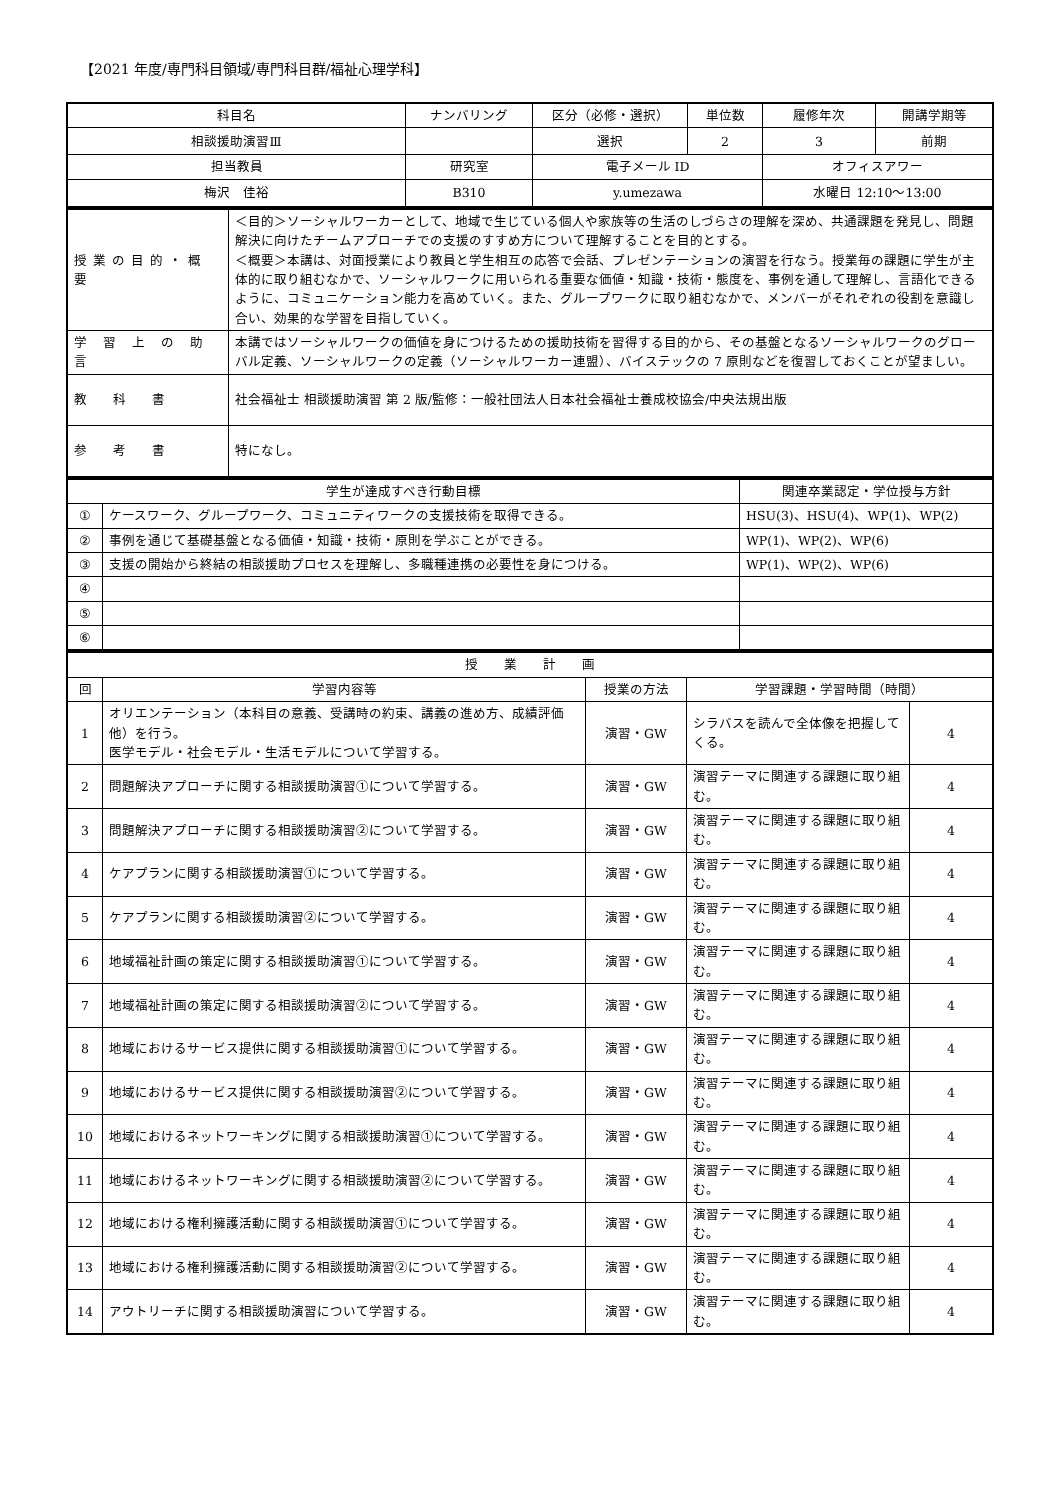【2021 年度/専門科目領域/専門科目群/福祉心理学科】
| 科目名 | ナンバリング | 区分（必修・選択） | 単位数 | 履修年次 | 開講学期等 |
| --- | --- | --- | --- | --- | --- |
| 相談援助演習Ⅲ | | 選択 | 2 | 3 | 前期 |
| 担当教員 | 研究室 | 電子メール ID | | オフィスアワー | |
| 梅沢 佳裕 | B310 | y.umezawa | | 水曜日 12:10～13:00 | |
| 授業の目的・概要 | ＜目的＞ソーシャルワーカーとして、地域で生じている個人や家族等の生活のしづらさの理解を深め、共通課題を発見し、問題解決に向けたチームアプローチでの支援のすすめ方について理解することを目的とする。 ＜概要＞本講は、対面授業により教員と学生相互の応答で会話、プレゼンテーションの演習を行なう。授業毎の課題に学生が主体的に取り組むなかで、ソーシャルワークに用いられる重要な価値・知識・技術・態度を、事例を通して理解し、言語化できるように、コミュニケーション能力を高めていく。また、グループワークに取り組むなかで、メンバーがそれぞれの役割を意識し合い、効果的な学習を目指していく。 |
| 学 習 上 の 助 言 | 本講ではソーシャルワークの価値を身につけるための援助技術を習得する目的から、その基盤となるソーシャルワークのグローバル定義、ソーシャルワークの定義（ソーシャルワーカー連盟）、バイステックの 7 原則などを復習しておくことが望ましい。 |
| 教 科 書 | 社会福祉士 相談援助演習 第 2 版/監修：一般社団法人日本社会福祉士養成校協会/中央法規出版 |
| 参 考 書 | 特になし。 |
| 学生が達成すべき行動目標 | | 関連卒業認定・学位授与方針 |
| --- | --- | --- |
| ① | ケースワーク、グループワーク、コミュニティワークの支援技術を取得できる。 | HSU(3)、HSU(4)、WP(1)、WP(2) |
| ② | 事例を通じて基礎基盤となる価値・知識・技術・原則を学ぶことができる。 | WP(1)、WP(2)、WP(6) |
| ③ | 支援の開始から終結の相談援助プロセスを理解し、多職種連携の必要性を身につける。 | WP(1)、WP(2)、WP(6) |
| ④ | | |
| ⑤ | | |
| ⑥ | | |
| 授 業 計 画 | | | | |
| --- | --- | --- | --- | --- |
| 回 | 学習内容等 | 授業の方法 | 学習課題・学習時間（時間） | |
| 1 | オリエンテーション（本科目の意義、受講時の約束、講義の進め方、成績評価他）を行う。 医学モデル・社会モデル・生活モデルについて学習する。 | 演習・GW | シラバスを読んで全体像を把握してくる。 | 4 |
| 2 | 問題解決アプローチに関する相談援助演習①について学習する。 | 演習・GW | 演習テーマに関連する課題に取り組む。 | 4 |
| 3 | 問題解決アプローチに関する相談援助演習②について学習する。 | 演習・GW | 演習テーマに関連する課題に取り組む。 | 4 |
| 4 | ケアプランに関する相談援助演習①について学習する。 | 演習・GW | 演習テーマに関連する課題に取り組む。 | 4 |
| 5 | ケアプランに関する相談援助演習②について学習する。 | 演習・GW | 演習テーマに関連する課題に取り組む。 | 4 |
| 6 | 地域福祉計画の策定に関する相談援助演習①について学習する。 | 演習・GW | 演習テーマに関連する課題に取り組む。 | 4 |
| 7 | 地域福祉計画の策定に関する相談援助演習②について学習する。 | 演習・GW | 演習テーマに関連する課題に取り組む。 | 4 |
| 8 | 地域におけるサービス提供に関する相談援助演習①について学習する。 | 演習・GW | 演習テーマに関連する課題に取り組む。 | 4 |
| 9 | 地域におけるサービス提供に関する相談援助演習②について学習する。 | 演習・GW | 演習テーマに関連する課題に取り組む。 | 4 |
| 10 | 地域におけるネットワーキングに関する相談援助演習①について学習する。 | 演習・GW | 演習テーマに関連する課題に取り組む。 | 4 |
| 11 | 地域におけるネットワーキングに関する相談援助演習②について学習する。 | 演習・GW | 演習テーマに関連する課題に取り組む。 | 4 |
| 12 | 地域における権利擁護活動に関する相談援助演習①について学習する。 | 演習・GW | 演習テーマに関連する課題に取り組む。 | 4 |
| 13 | 地域における権利擁護活動に関する相談援助演習②について学習する。 | 演習・GW | 演習テーマに関連する課題に取り組む。 | 4 |
| 14 | アウトリーチに関する相談援助演習について学習する。 | 演習・GW | 演習テーマに関連する課題に取り組む。 | 4 |